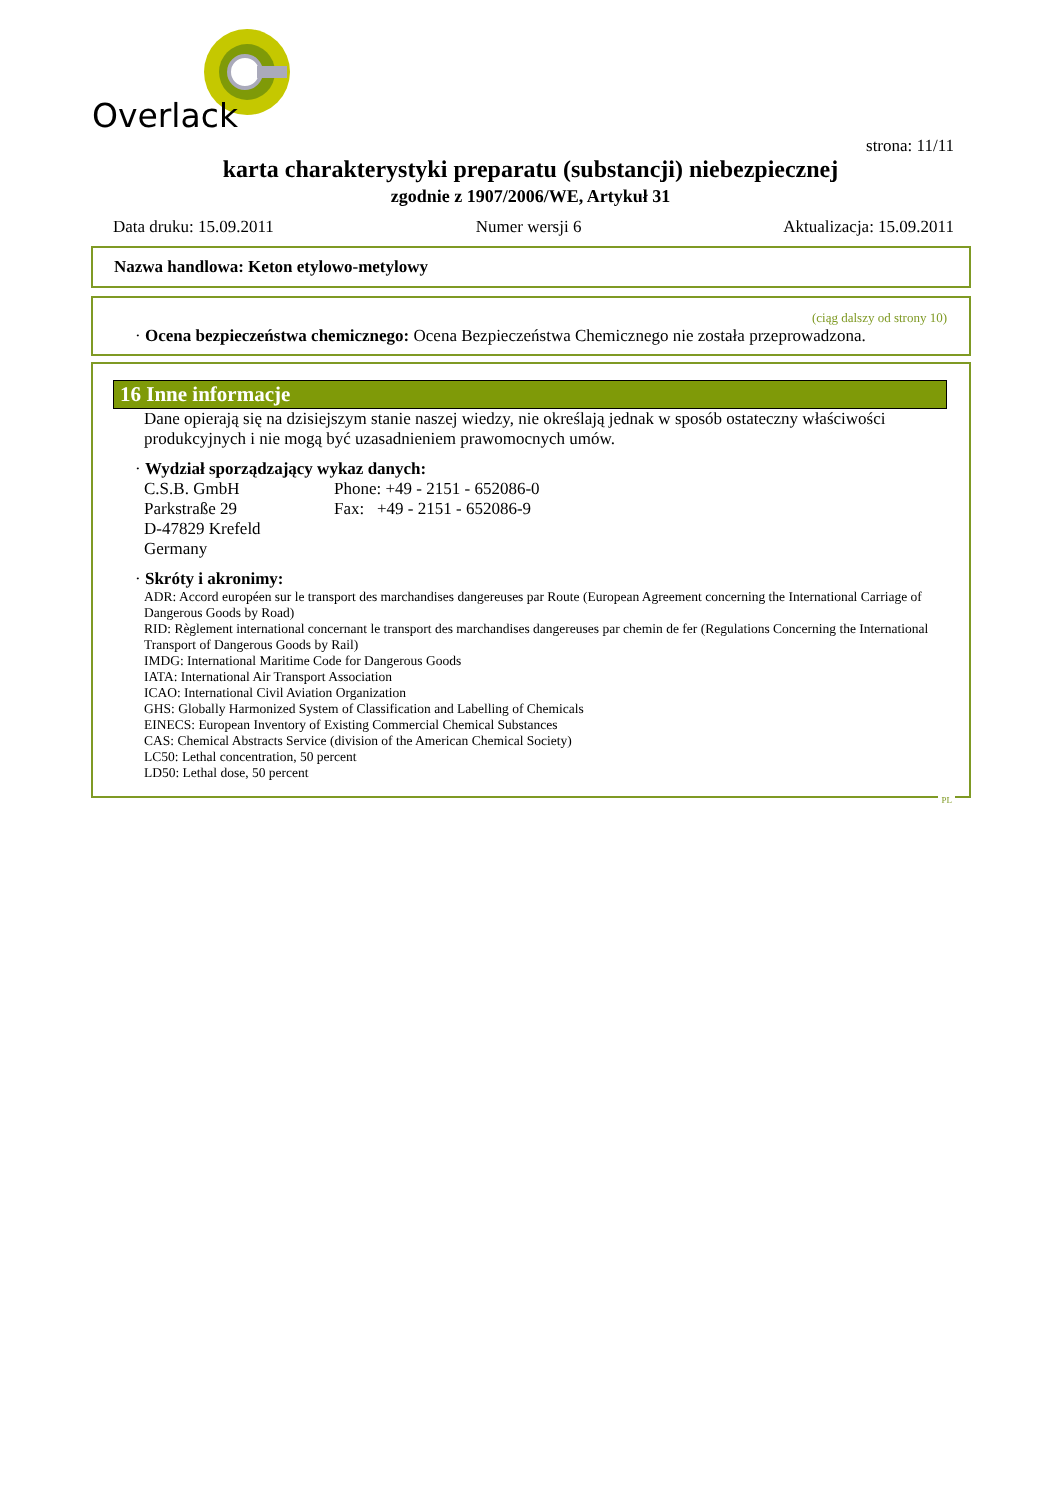Overlack
strona: 11/11
karta charakterystyki preparatu (substancji) niebezpiecznej
zgodnie z 1907/2006/WE, Artykuł 31
Data druku: 15.09.2011 Numer wersji 6 Aktualizacja: 15.09.2011
Nazwa handlowa: Keton etylowo-metylowy
(ciąg dalszy od strony 10)
· Ocena bezpieczeństwa chemicznego: Ocena Bezpieczeństwa Chemicznego nie została przeprowadzona.
16 Inne informacje
Dane opierają się na dzisiejszym stanie naszej wiedzy, nie określają jednak w sposób ostateczny właściwości produkcyjnych i nie mogą być uzasadnieniem prawomocnych umów.
· Wydział sporządzający wykaz danych:
C.S.B. GmbH
Parkstraße 29
D-47829 Krefeld
Germany
Phone: +49 - 2151 - 652086-0
Fax: +49 - 2151 - 652086-9
· Skróty i akronimy:
ADR: Accord européen sur le transport des marchandises dangereuses par Route (European Agreement concerning the International Carriage of Dangerous Goods by Road)
RID: Règlement international concernant le transport des marchandises dangereuses par chemin de fer (Regulations Concerning the International Transport of Dangerous Goods by Rail)
IMDG: International Maritime Code for Dangerous Goods
IATA: International Air Transport Association
ICAO: International Civil Aviation Organization
GHS: Globally Harmonized System of Classification and Labelling of Chemicals
EINECS: European Inventory of Existing Commercial Chemical Substances
CAS: Chemical Abstracts Service (division of the American Chemical Society)
LC50: Lethal concentration, 50 percent
LD50: Lethal dose, 50 percent
PL